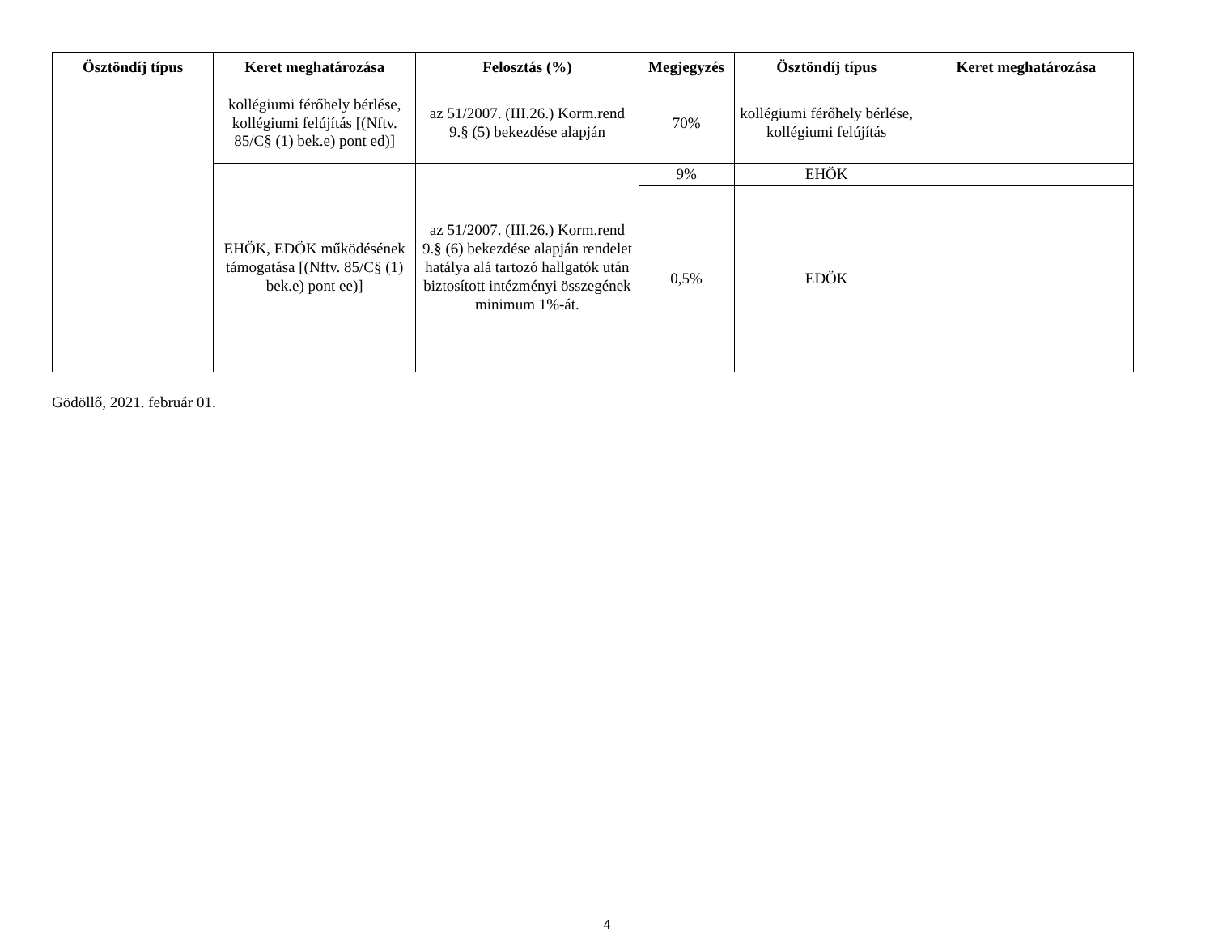| Ösztöndíj típus | Keret meghatározása | Felosztás (%) | Megjegyzés | Ösztöndíj típus | Keret meghatározása |
| --- | --- | --- | --- | --- | --- |
| | kollégiumi férőhely bérlése, kollégiumi felújítás [(Nftv. 85/C§ (1) bek.e) pont ed)] | az 51/2007. (III.26.) Korm.rend 9.§ (5) bekezdése alapján | 70% | kollégiumi férőhely bérlése, kollégiumi felújítás | |
| | EHÖK, EDÖK működésének támogatása [(Nftv. 85/C§ (1) bek.e) pont ee)] | az 51/2007. (III.26.) Korm.rend 9.§ (6) bekezdése alapján rendelet hatálya alá tartozó hallgatók után biztosított intézményi összegének minimum 1%-át. | 9% | EHÖK | |
| | | | 0,5% | EDÖK | |
Gödöllő, 2021. február 01.
4